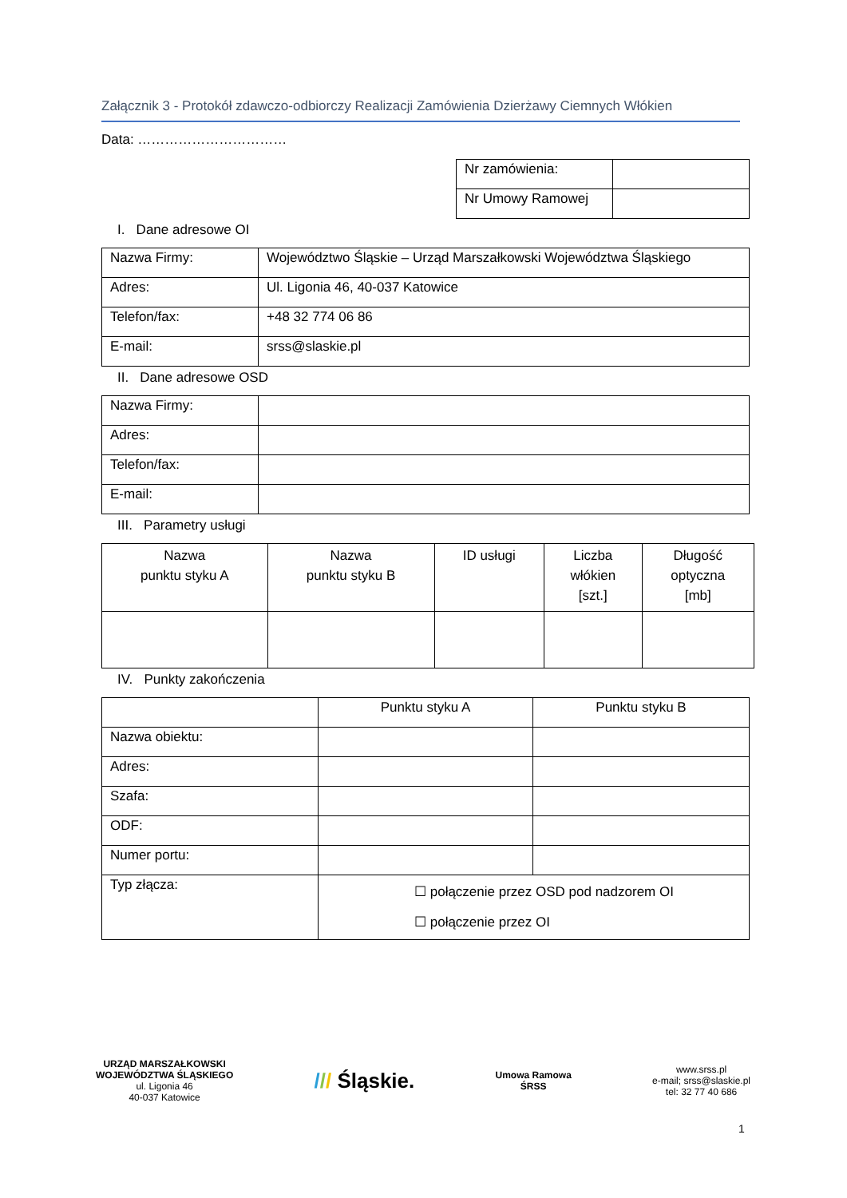Załącznik 3 - Protokół zdawczo-odbiorczy Realizacji Zamówienia Dzierżawy Ciemnych Włókien
Data: ……………………………
| Nr zamówienia: | |
| Nr Umowy Ramowej | |
I. Dane adresowe OI
| Nazwa Firmy: | Województwo Śląskie – Urząd Marszałkowski Województwa Śląskiego |
| Adres: | Ul. Ligonia 46, 40-037 Katowice |
| Telefon/fax: | +48 32 774 06 86 |
| E-mail: | srss@slaskie.pl |
II. Dane adresowe OSD
| Nazwa Firmy: | |
| Adres: | |
| Telefon/fax: | |
| E-mail: | |
III. Parametry usługi
| Nazwa punktu styku A | Nazwa punktu styku B | ID usługi | Liczba włókien [szt.] | Długość optyczna [mb] |
IV. Punkty zakończenia
| | Punktu styku A | Punktu styku B |
| Nazwa obiektu: | | |
| Adres: | | |
| Szafa: | | |
| ODF: | | |
| Numer portu: | | |
| Typ złącza: | ☐ połączenie przez OSD pod nadzorem OI ☐ połączenie przez OI | |
URZĄD MARSZAŁKOWSKI
WOJEWÓDZTWA ŚLĄSKIEGO
ul. Ligonia 46
40-037 Katowice
/// Śląskie.
Umowa Ramowa
ŚRSS
www.srss.pl
e-mail; srss@slaskie.pl
tel: 32 77 40 686
1